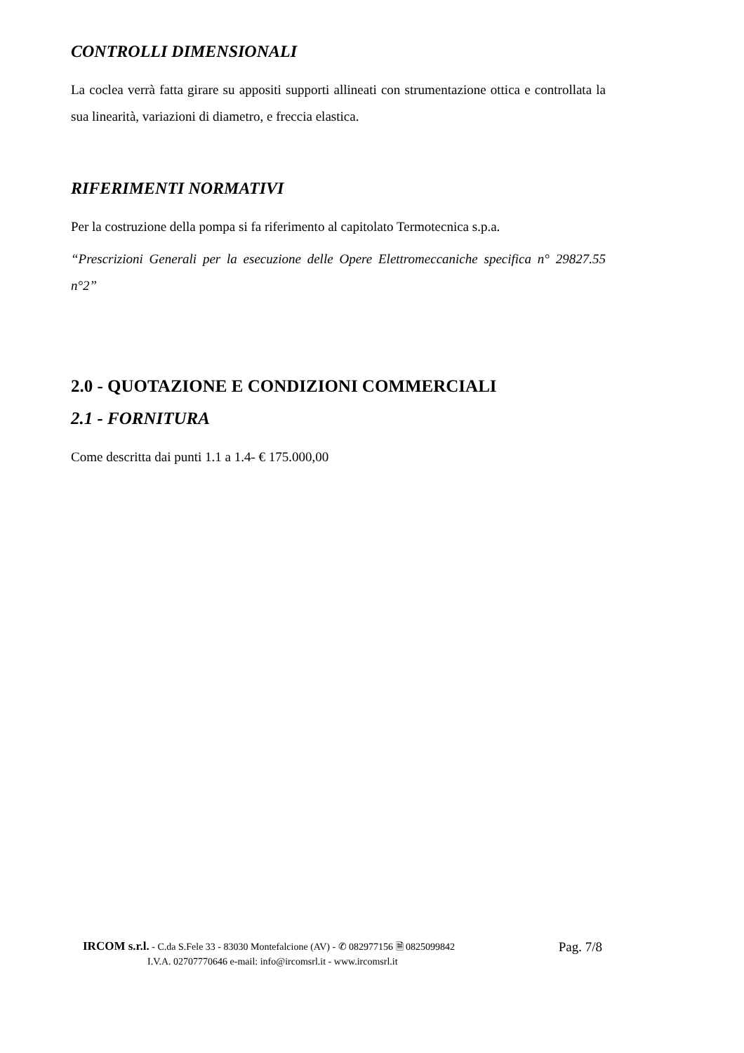CONTROLLI DIMENSIONALI
La coclea verrà fatta girare su appositi supporti allineati con strumentazione ottica e controllata la sua linearità, variazioni di diametro, e freccia elastica.
RIFERIMENTI NORMATIVI
Per la costruzione della pompa si fa riferimento al capitolato Termotecnica s.p.a.
“Prescrizioni Generali per la esecuzione delle Opere Elettromeccaniche specifica n° 29827.55 n°2”
2.0 - QUOTAZIONE E CONDIZIONI COMMERCIALI
2.1 - FORNITURA
Come descritta dai punti 1.1 a 1.4- € 175.000,00
IRCOM s.r.l. - C.da S.Fele 33 - 83030 Montefalcione (AV) - ✆ 082977156 🗎 0825099842
I.V.A. 02707770646 e-mail: info@ircomsrl.it - www.ircomsrl.it
Pag. 7/8